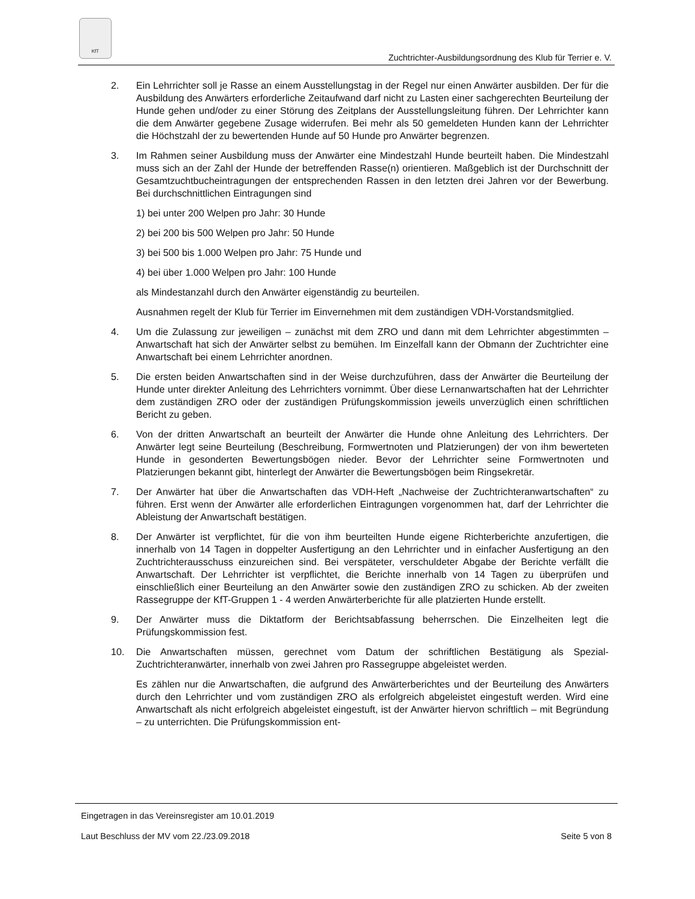KfT
Zuchtrichter-Ausbildungsordnung des Klub für Terrier e. V.
2. Ein Lehrrichter soll je Rasse an einem Ausstellungstag in der Regel nur einen Anwärter ausbilden. Der für die Ausbildung des Anwärters erforderliche Zeitaufwand darf nicht zu Lasten einer sachgerechten Beurteilung der Hunde gehen und/oder zu einer Störung des Zeitplans der Ausstellungsleitung führen. Der Lehrrichter kann die dem Anwärter gegebene Zusage widerrufen. Bei mehr als 50 gemeldeten Hunden kann der Lehrrichter die Höchstzahl der zu bewertenden Hunde auf 50 Hunde pro Anwärter begrenzen.
3. Im Rahmen seiner Ausbildung muss der Anwärter eine Mindestzahl Hunde beurteilt haben. Die Mindestzahl muss sich an der Zahl der Hunde der betreffenden Rasse(n) orientieren. Maßgeblich ist der Durchschnitt der Gesamtzuchtbucheintragungen der entsprechenden Rassen in den letzten drei Jahren vor der Bewerbung. Bei durchschnittlichen Eintragungen sind
1) bei unter 200 Welpen pro Jahr: 30 Hunde
2) bei 200 bis 500 Welpen pro Jahr: 50 Hunde
3) bei 500 bis 1.000 Welpen pro Jahr: 75 Hunde und
4) bei über 1.000 Welpen pro Jahr: 100 Hunde
als Mindestanzahl durch den Anwärter eigenständig zu beurteilen.
Ausnahmen regelt der Klub für Terrier im Einvernehmen mit dem zuständigen VDH-Vorstandsmitglied.
4. Um die Zulassung zur jeweiligen – zunächst mit dem ZRO und dann mit dem Lehrrichter abgestimmten – Anwartschaft hat sich der Anwärter selbst zu bemühen. Im Einzelfall kann der Obmann der Zuchtrichter eine Anwartschaft bei einem Lehrrichter anordnen.
5. Die ersten beiden Anwartschaften sind in der Weise durchzuführen, dass der Anwärter die Beurteilung der Hunde unter direkter Anleitung des Lehrrichters vornimmt. Über diese Lernanwartschaften hat der Lehrrichter dem zuständigen ZRO oder der zuständigen Prüfungskommission jeweils unverzüglich einen schriftlichen Bericht zu geben.
6. Von der dritten Anwartschaft an beurteilt der Anwärter die Hunde ohne Anleitung des Lehrrichters. Der Anwärter legt seine Beurteilung (Beschreibung, Formwertnoten und Platzierungen) der von ihm bewerteten Hunde in gesonderten Bewertungsbögen nieder. Bevor der Lehrrichter seine Formwertnoten und Platzierungen bekannt gibt, hinterlegt der Anwärter die Bewertungsbögen beim Ringsekretär.
7. Der Anwärter hat über die Anwartschaften das VDH-Heft „Nachweise der Zuchtrichteranwartschaften“ zu führen. Erst wenn der Anwärter alle erforderlichen Eintragungen vorgenommen hat, darf der Lehrrichter die Ableistung der Anwartschaft bestätigen.
8. Der Anwärter ist verpflichtet, für die von ihm beurteilten Hunde eigene Richterberichte anzufertigen, die innerhalb von 14 Tagen in doppelter Ausfertigung an den Lehrrichter und in einfacher Ausfertigung an den Zuchtrichterausschuss einzureichen sind. Bei verspäteter, verschuldeter Abgabe der Berichte verfällt die Anwartschaft. Der Lehrrichter ist verpflichtet, die Berichte innerhalb von 14 Tagen zu überprüfen und einschließlich einer Beurteilung an den Anwärter sowie den zuständigen ZRO zu schicken. Ab der zweiten Rassegruppe der KfT-Gruppen 1 - 4 werden Anwärterberichte für alle platzierten Hunde erstellt.
9. Der Anwärter muss die Diktatform der Berichtsabfassung beherrschen. Die Einzelheiten legt die Prüfungskommission fest.
10. Die Anwartschaften müssen, gerechnet vom Datum der schriftlichen Bestätigung als Spezial-Zuchtrichteranwärter, innerhalb von zwei Jahren pro Rassegruppe abgeleistet werden.
Es zählen nur die Anwartschaften, die aufgrund des Anwärterberichtes und der Beurteilung des Anwärters durch den Lehrrichter und vom zuständigen ZRO als erfolgreich abgeleistet eingestuft werden. Wird eine Anwartschaft als nicht erfolgreich abgeleistet eingestuft, ist der Anwärter hiervon schriftlich – mit Begründung – zu unterrichten. Die Prüfungskommission ent-
Eingetragen in das Vereinsregister am 10.01.2019
Laut Beschluss der MV vom 22./23.09.2018 Seite 5 von 8